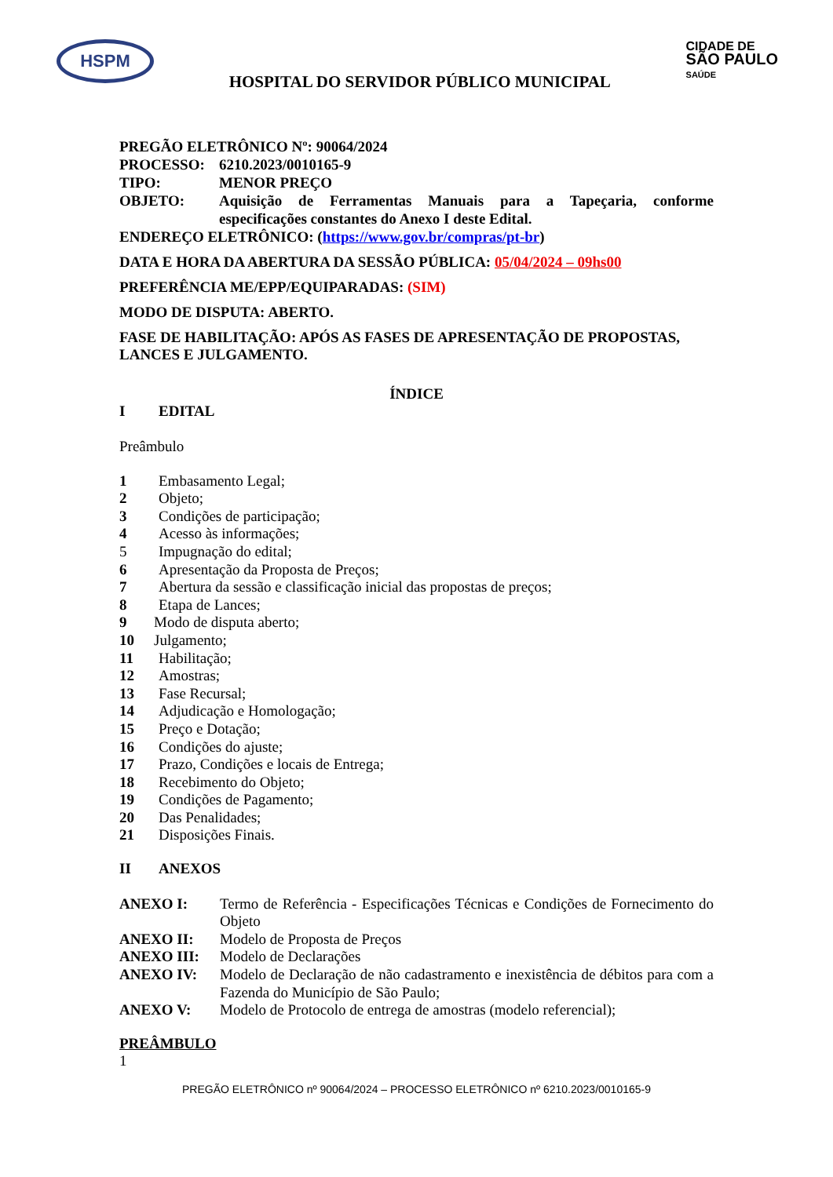HSPM
HOSPITAL DO SERVIDOR PÚBLICO MUNICIPAL
CIDADE DE
SÃO PAULO
SAÚDE
PREGÃO ELETRÔNICO Nº: 90064/2024
PROCESSO: 6210.2023/0010165-9
TIPO: MENOR PREÇO
OBJETO: Aquisição de Ferramentas Manuais para a Tapeçaria, conforme especificações constantes do Anexo I deste Edital.
ENDEREÇO ELETRÔNICO: (https://www.gov.br/compras/pt-br)
DATA E HORA DA ABERTURA DA SESSÃO PÚBLICA: 05/04/2024 – 09hs00
PREFERÊNCIA ME/EPP/EQUIPARADAS: (SIM)
MODO DE DISPUTA: ABERTO.
FASE DE HABILITAÇÃO: APÓS AS FASES DE APRESENTAÇÃO DE PROPOSTAS, LANCES E JULGAMENTO.
ÍNDICE
I EDITAL
Preâmbulo
1 Embasamento Legal;
2 Objeto;
3 Condições de participação;
4 Acesso às informações;
5 Impugnação do edital;
6 Apresentação da Proposta de Preços;
7 Abertura da sessão e classificação inicial das propostas de preços;
8 Etapa de Lances;
9 Modo de disputa aberto;
10 Julgamento;
11 Habilitação;
12 Amostras;
13 Fase Recursal;
14 Adjudicação e Homologação;
15 Preço e Dotação;
16 Condições do ajuste;
17 Prazo, Condições e locais de Entrega;
18 Recebimento do Objeto;
19 Condições de Pagamento;
20 Das Penalidades;
21 Disposições Finais.
II ANEXOS
ANEXO I: Termo de Referência - Especificações Técnicas e Condições de Fornecimento do Objeto
ANEXO II: Modelo de Proposta de Preços
ANEXO III: Modelo de Declarações
ANEXO IV: Modelo de Declaração de não cadastramento e inexistência de débitos para com a Fazenda do Município de São Paulo;
ANEXO V: Modelo de Protocolo de entrega de amostras (modelo referencial);
PREÂMBULO
1
PREGÃO ELETRÔNICO nº 90064/2024 – PROCESSO ELETRÔNICO nº 6210.2023/0010165-9